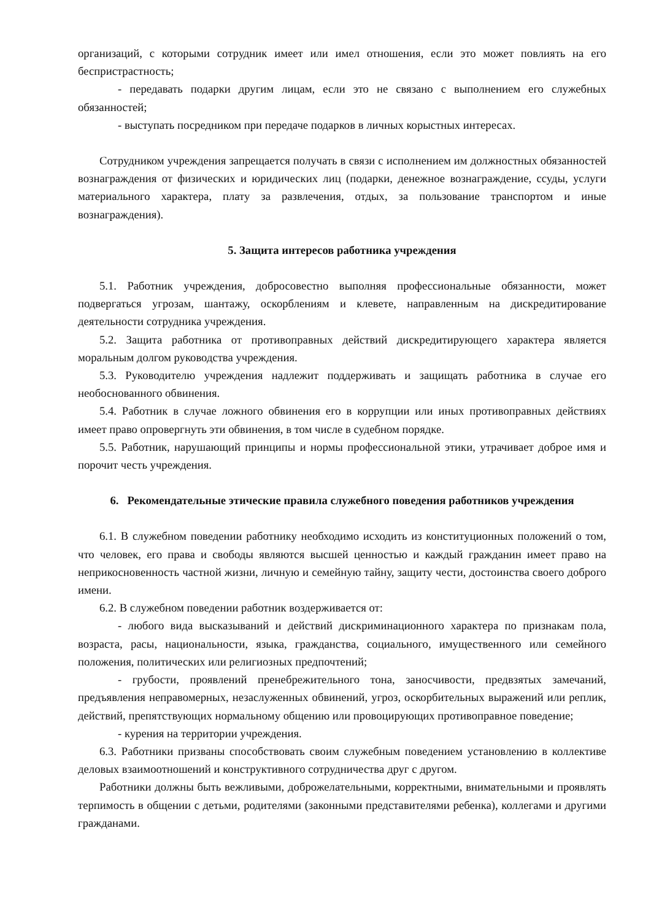организаций, с которыми сотрудник имеет или имел отношения, если это может повлиять на его беспристрастность;
- передавать подарки другим лицам, если это не связано с выполнением его служебных обязанностей;
- выступать посредником при передаче подарков в личных корыстных интересах.
Сотрудником учреждения запрещается получать в связи с исполнением им должностных обязанностей вознаграждения от физических и юридических лиц (подарки, денежное вознаграждение, ссуды, услуги материального характера, плату за развлечения, отдых, за пользование транспортом и иные вознаграждения).
5. Защита интересов работника учреждения
5.1. Работник учреждения, добросовестно выполняя профессиональные обязанности, может подвергаться угрозам, шантажу, оскорблениям и клевете, направленным на дискредитирование деятельности сотрудника учреждения.
5.2. Защита работника от противоправных действий дискредитирующего характера является моральным долгом руководства учреждения.
5.3. Руководителю учреждения надлежит поддерживать и защищать работника в случае его необоснованного обвинения.
5.4. Работник в случае ложного обвинения его в коррупции или иных противоправных действиях имеет право опровергнуть эти обвинения, в том числе в судебном порядке.
5.5. Работник, нарушающий принципы и нормы профессиональной этики, утрачивает доброе имя и порочит честь учреждения.
6. Рекомендательные этические правила служебного поведения работников учреждения
6.1. В служебном поведении работнику необходимо исходить из конституционных положений о том, что человек, его права и свободы являются высшей ценностью и каждый гражданин имеет право на неприкосновенность частной жизни, личную и семейную тайну, защиту чести, достоинства своего доброго имени.
6.2. В служебном поведении работник воздерживается от:
- любого вида высказываний и действий дискриминационного характера по признакам пола, возраста, расы, национальности, языка, гражданства, социального, имущественного или семейного положения, политических или религиозных предпочтений;
- грубости, проявлений пренебрежительного тона, заносчивости, предвзятых замечаний, предъявления неправомерных, незаслуженных обвинений, угроз, оскорбительных выражений или реплик, действий, препятствующих нормальному общению или провоцирующих противоправное поведение;
- курения на территории учреждения.
6.3. Работники призваны способствовать своим служебным поведением установлению в коллективе деловых взаимоотношений и конструктивного сотрудничества друг с другом.
Работники должны быть вежливыми, доброжелательными, корректными, внимательными и проявлять терпимость в общении с детьми, родителями (законными представителями ребенка), коллегами и другими гражданами.